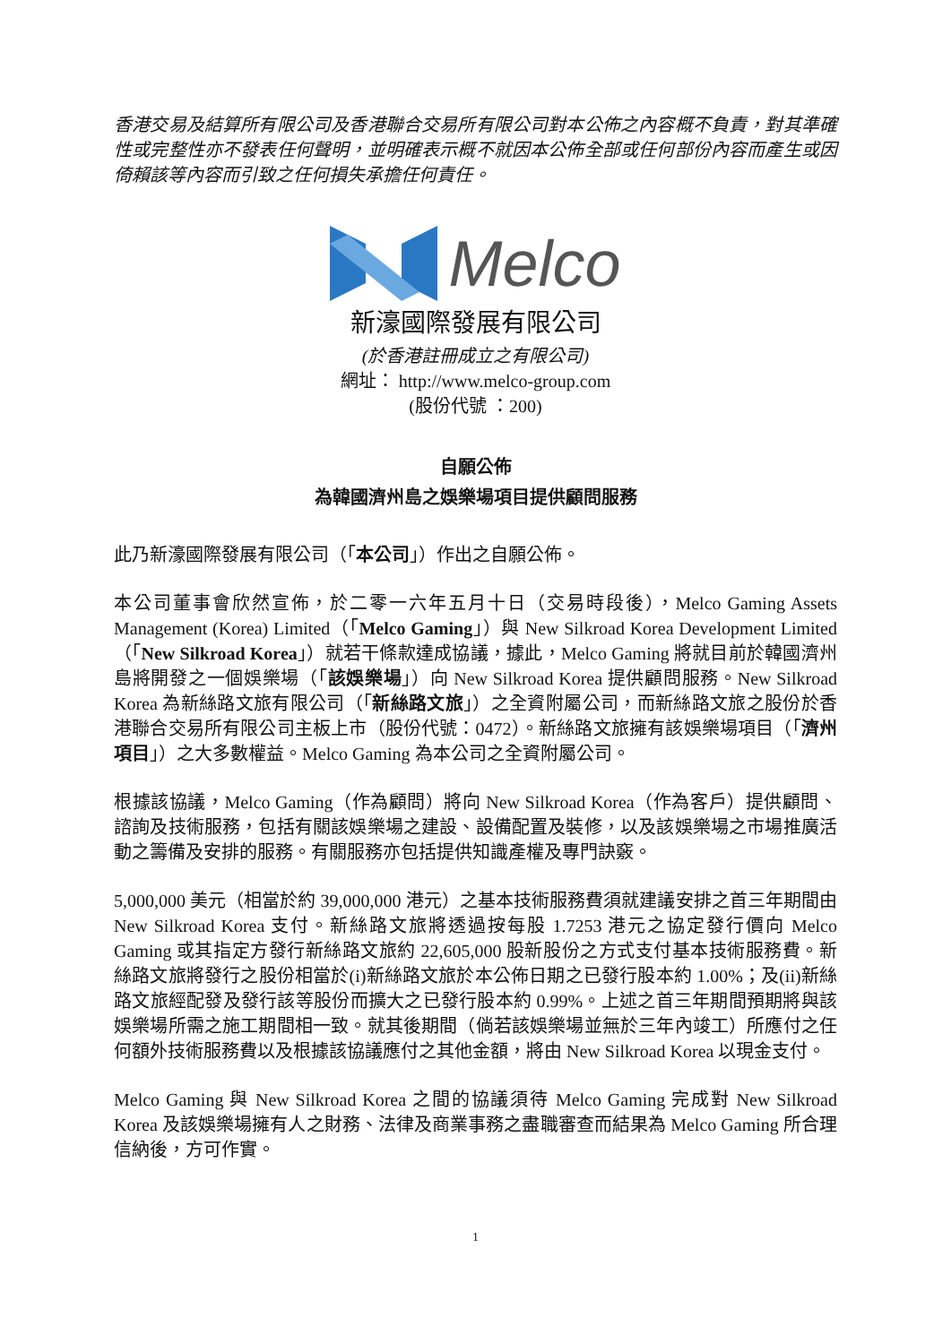香港交易及結算所有限公司及香港聯合交易所有限公司對本公佈之內容概不負責，對其準確性或完整性亦不發表任何聲明，並明確表示概不就因本公佈全部或任何部份內容而產生或因倚賴該等內容而引致之任何損失承擔任何責任。
Melco
新濠國際發展有限公司
(於香港註冊成立之有限公司)
網址： http://www.melco-group.com
(股份代號 ：200)
自願公佈
為韓國濟州島之娛樂場項目提供顧問服務
此乃新濠國際發展有限公司（「本公司」）作出之自願公佈。
本公司董事會欣然宣佈，於二零一六年五月十日（交易時段後），Melco Gaming Assets Management (Korea) Limited（「Melco Gaming」）與 New Silkroad Korea Development Limited（「New Silkroad Korea」）就若干條款達成協議，據此，Melco Gaming 將就目前於韓國濟州島將開發之一個娛樂場（「該娛樂場」）向 New Silkroad Korea 提供顧問服務。New Silkroad Korea 為新絲路文旅有限公司（「新絲路文旅」）之全資附屬公司，而新絲路文旅之股份於香港聯合交易所有限公司主板上市（股份代號：0472）。新絲路文旅擁有該娛樂場項目（「濟州項目」）之大多數權益。Melco Gaming 為本公司之全資附屬公司。
根據該協議，Melco Gaming（作為顧問）將向 New Silkroad Korea（作為客戶）提供顧問、諮詢及技術服務，包括有關該娛樂場之建設、設備配置及裝修，以及該娛樂場之市場推廣活動之籌備及安排的服務。有關服務亦包括提供知識產權及專門訣竅。
5,000,000 美元（相當於約 39,000,000 港元）之基本技術服務費須就建議安排之首三年期間由 New Silkroad Korea 支付。新絲路文旅將透過按每股 1.7253 港元之協定發行價向 Melco Gaming 或其指定方發行新絲路文旅約 22,605,000 股新股份之方式支付基本技術服務費。新絲路文旅將發行之股份相當於(i)新絲路文旅於本公佈日期之已發行股本約 1.00%；及(ii)新絲路文旅經配發及發行該等股份而擴大之已發行股本約 0.99%。上述之首三年期間預期將與該娛樂場所需之施工期間相一致。就其後期間（倘若該娛樂場並無於三年內竣工）所應付之任何額外技術服務費以及根據該協議應付之其他金額，將由 New Silkroad Korea 以現金支付。
Melco Gaming 與 New Silkroad Korea 之間的協議須待 Melco Gaming 完成對 New Silkroad Korea 及該娛樂場擁有人之財務、法律及商業事務之盡職審查而結果為 Melco Gaming 所合理信納後，方可作實。
1